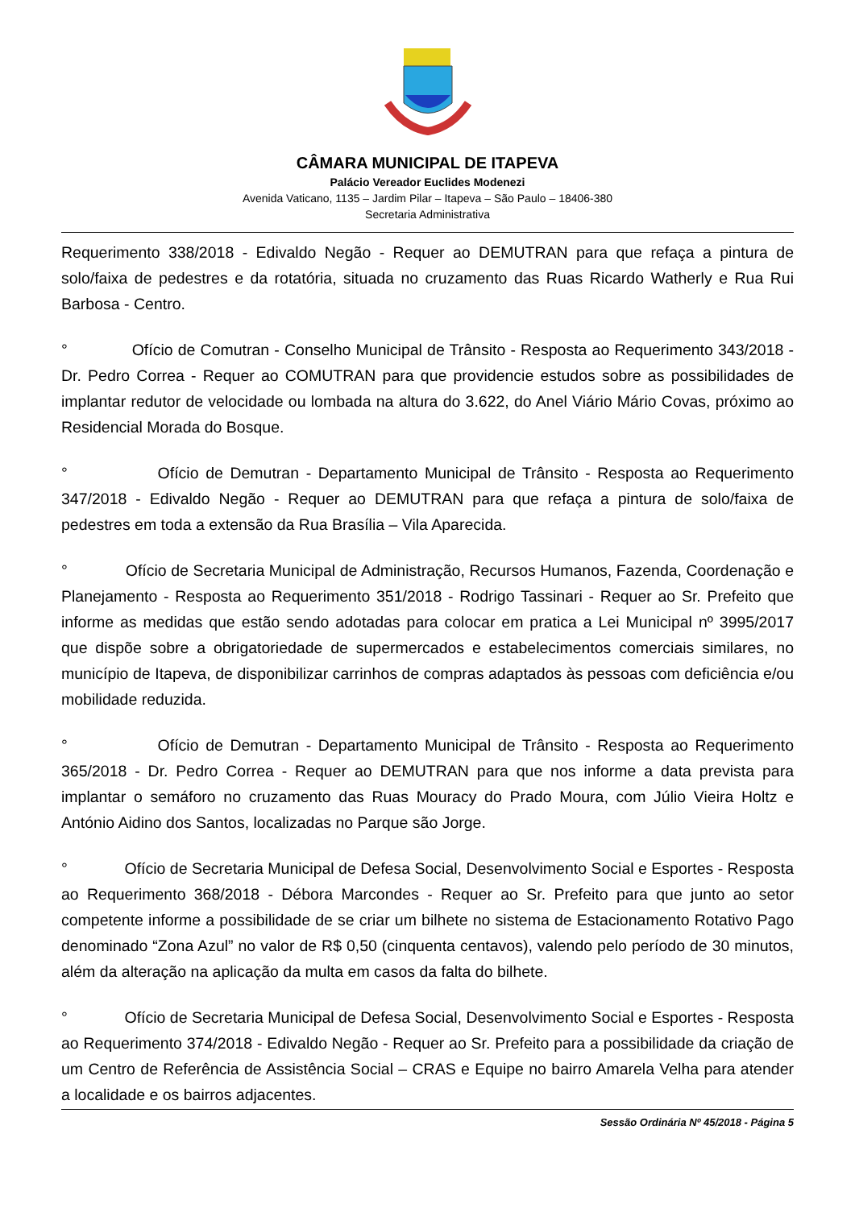CÂMARA MUNICIPAL DE ITAPEVA
Palácio Vereador Euclides Modenezi
Avenida Vaticano, 1135 – Jardim Pilar – Itapeva – São Paulo – 18406-380
Secretaria Administrativa
Requerimento 338/2018 - Edivaldo Negão - Requer ao DEMUTRAN para que refaça a pintura de solo/faixa de pedestres e da rotatória, situada no cruzamento das Ruas Ricardo Watherly e Rua Rui Barbosa - Centro.
° Ofício de Comutran - Conselho Municipal de Trânsito - Resposta ao Requerimento 343/2018 - Dr. Pedro Correa - Requer ao COMUTRAN para que providencie estudos sobre as possibilidades de implantar redutor de velocidade ou lombada na altura do 3.622, do Anel Viário Mário Covas, próximo ao Residencial Morada do Bosque.
° Ofício de Demutran - Departamento Municipal de Trânsito - Resposta ao Requerimento 347/2018 - Edivaldo Negão - Requer ao DEMUTRAN para que refaça a pintura de solo/faixa de pedestres em toda a extensão da Rua Brasília – Vila Aparecida.
° Ofício de Secretaria Municipal de Administração, Recursos Humanos, Fazenda, Coordenação e Planejamento - Resposta ao Requerimento 351/2018 - Rodrigo Tassinari - Requer ao Sr. Prefeito que informe as medidas que estão sendo adotadas para colocar em pratica a Lei Municipal nº 3995/2017 que dispõe sobre a obrigatoriedade de supermercados e estabelecimentos comerciais similares, no município de Itapeva, de disponibilizar carrinhos de compras adaptados às pessoas com deficiência e/ou mobilidade reduzida.
° Ofício de Demutran - Departamento Municipal de Trânsito - Resposta ao Requerimento 365/2018 - Dr. Pedro Correa - Requer ao DEMUTRAN para que nos informe a data prevista para implantar o semáforo no cruzamento das Ruas Mouracy do Prado Moura, com Júlio Vieira Holtz e António Aidino dos Santos, localizadas no Parque são Jorge.
° Ofício de Secretaria Municipal de Defesa Social, Desenvolvimento Social e Esportes - Resposta ao Requerimento 368/2018 - Débora Marcondes - Requer ao Sr. Prefeito para que junto ao setor competente informe a possibilidade de se criar um bilhete no sistema de Estacionamento Rotativo Pago denominado “Zona Azul” no valor de R$ 0,50 (cinquenta centavos), valendo pelo período de 30 minutos, além da alteração na aplicação da multa em casos da falta do bilhete.
° Ofício de Secretaria Municipal de Defesa Social, Desenvolvimento Social e Esportes - Resposta ao Requerimento 374/2018 - Edivaldo Negão - Requer ao Sr. Prefeito para a possibilidade da criação de um Centro de Referência de Assistência Social – CRAS e Equipe no bairro Amarela Velha para atender a localidade e os bairros adjacentes.
Sessão Ordinária Nº 45/2018 - Página 5